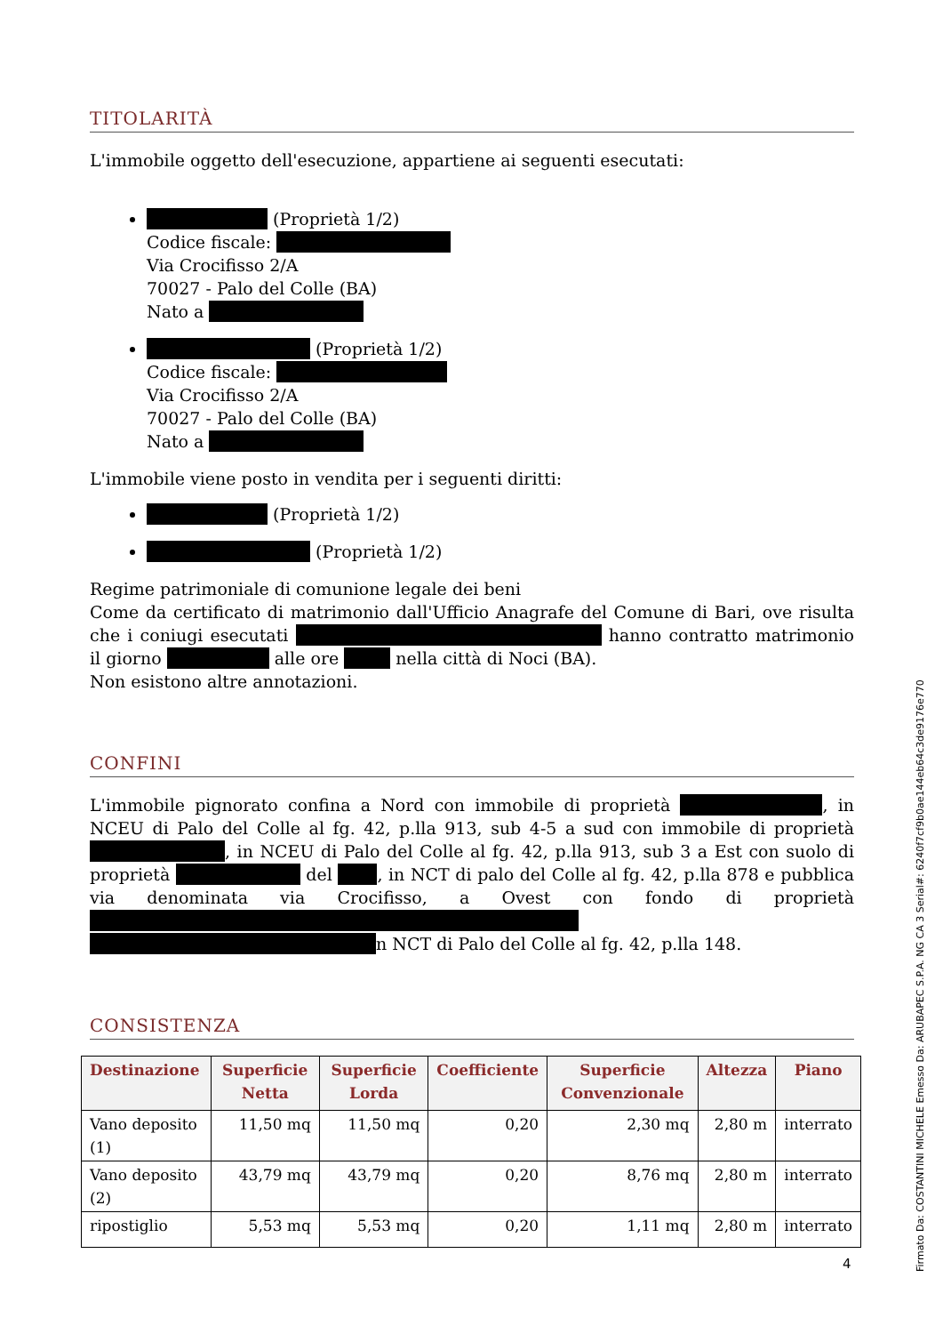TITOLARITÀ
L'immobile oggetto dell'esecuzione, appartiene ai seguenti esecutati:
(Proprietà 1/2)
Codice fiscale:
Via Crocifisso 2/A
70027 - Palo del Colle (BA)
Nato a
(Proprietà 1/2)
Codice fiscale:
Via Crocifisso 2/A
70027 - Palo del Colle (BA)
Nato a
L'immobile viene posto in vendita per i seguenti diritti:
(Proprietà 1/2)
(Proprietà 1/2)
Regime patrimoniale di comunione legale dei beni
Come da certificato di matrimonio dall'Ufficio Anagrafe del Comune di Bari, ove risulta che i coniugi esecutati hanno contratto matrimonio il giorno alle ore nella città di Noci (BA).
Non esistono altre annotazioni.
CONFINI
L'immobile pignorato confina a Nord con immobile di proprietà , in NCEU di Palo del Colle al fg. 42, p.lla 913, sub 4-5 a sud con immobile di proprietà , in NCEU di Palo del Colle al fg. 42, p.lla 913, sub 3 a Est con suolo di proprietà del , in NCT di palo del Colle al fg. 42, p.lla 878 e pubblica via denominata via Crocifisso, a Ovest con fondo di proprietà n NCT di Palo del Colle al fg. 42, p.lla 148.
CONSISTENZA
| Destinazione | Superficie Netta | Superficie Lorda | Coefficiente | Superficie Convenzionale | Altezza | Piano |
| --- | --- | --- | --- | --- | --- | --- |
| Vano deposito (1) | 11,50 mq | 11,50 mq | 0,20 | 2,30 mq | 2,80 m | interrato |
| Vano deposito (2) | 43,79 mq | 43,79 mq | 0,20 | 8,76 mq | 2,80 m | interrato |
| ripostiglio | 5,53 mq | 5,53 mq | 0,20 | 1,11 mq | 2,80 m | interrato |
4
Firmato Da: COSTANTINI MICHELE Emesso Da: ARUBAPEC S.P.A. NG CA 3 Serial#: 6240f7cf9b0ae144eb64c3de9176e770